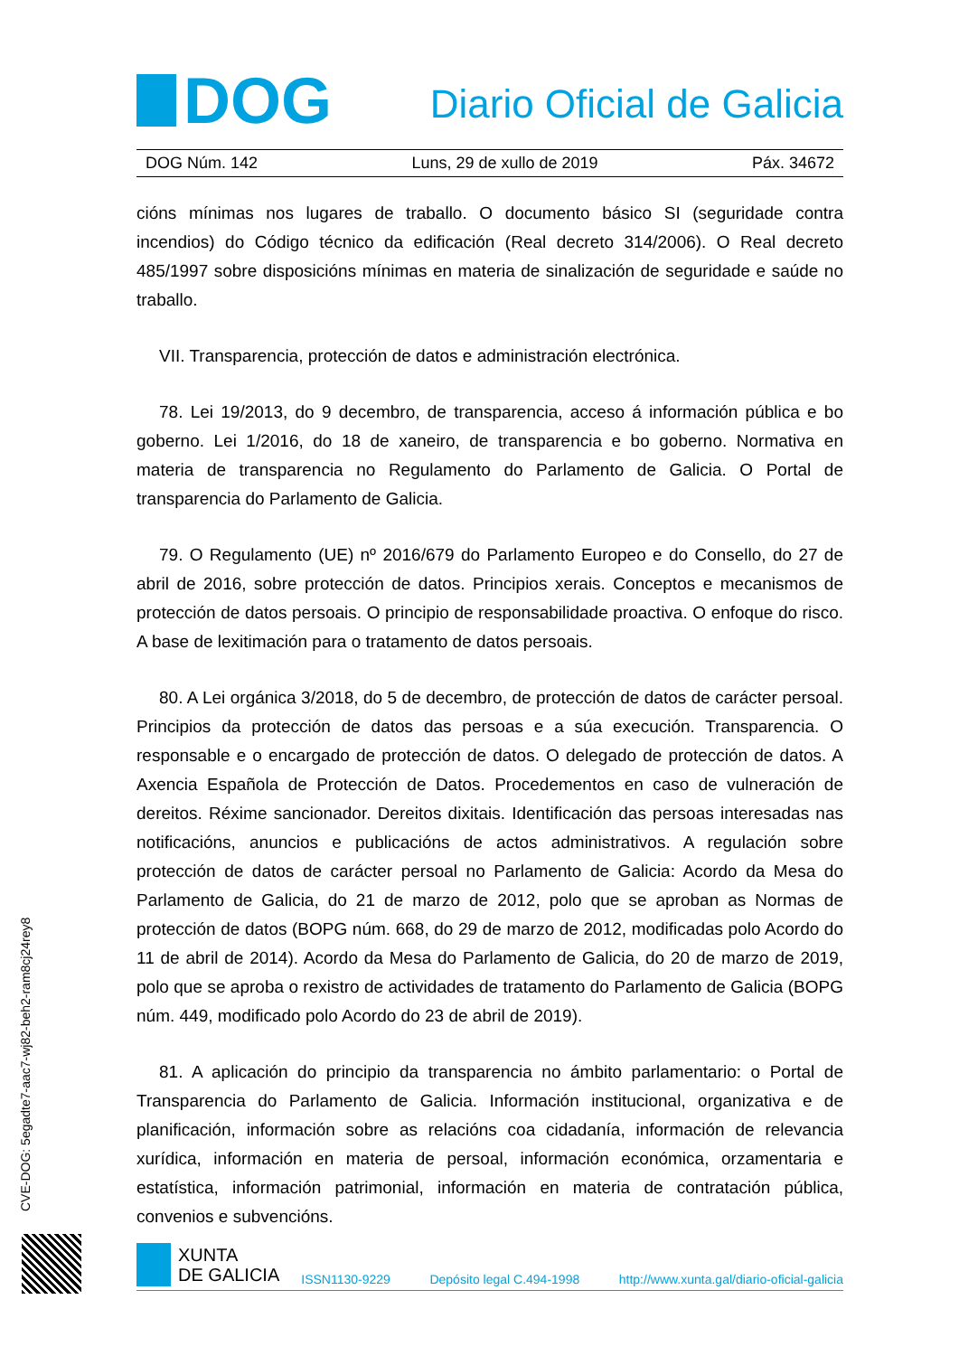DOG
Diario Oficial de Galicia
DOG Núm. 142 Luns, 29 de xullo de 2019 Páx. 34672
cións mínimas nos lugares de traballo. O documento básico SI (seguridade contra incendios) do Código técnico da edificación (Real decreto 314/2006). O Real decreto 485/1997 sobre disposicións mínimas en materia de sinalización de seguridade e saúde no traballo.
VII. Transparencia, protección de datos e administración electrónica.
78. Lei 19/2013, do 9 decembro, de transparencia, acceso á información pública e bo goberno. Lei 1/2016, do 18 de xaneiro, de transparencia e bo goberno. Normativa en materia de transparencia no Regulamento do Parlamento de Galicia. O Portal de transparencia do Parlamento de Galicia.
79. O Regulamento (UE) nº 2016/679 do Parlamento Europeo e do Consello, do 27 de abril de 2016, sobre protección de datos. Principios xerais. Conceptos e mecanismos de protección de datos persoais. O principio de responsabilidade proactiva. O enfoque do risco. A base de lexitimación para o tratamento de datos persoais.
80. A Lei orgánica 3/2018, do 5 de decembro, de protección de datos de carácter persoal. Principios da protección de datos das persoas e a súa execución. Transparencia. O responsable e o encargado de protección de datos. O delegado de protección de datos. A Axencia Española de Protección de Datos. Procedementos en caso de vulneración de dereitos. Réxime sancionador. Dereitos dixitais. Identificación das persoas interesadas nas notificacións, anuncios e publicacións de actos administrativos. A regulación sobre protección de datos de carácter persoal no Parlamento de Galicia: Acordo da Mesa do Parlamento de Galicia, do 21 de marzo de 2012, polo que se aproban as Normas de protección de datos (BOPG núm. 668, do 29 de marzo de 2012, modificadas polo Acordo do 11 de abril de 2014). Acordo da Mesa do Parlamento de Galicia, do 20 de marzo de 2019, polo que se aproba o rexistro de actividades de tratamento do Parlamento de Galicia (BOPG núm. 449, modificado polo Acordo do 23 de abril de 2019).
81. A aplicación do principio da transparencia no ámbito parlamentario: o Portal de Transparencia do Parlamento de Galicia. Información institucional, organizativa e de planificación, información sobre as relacións coa cidadanía, información de relevancia xurídica, información en materia de persoal, información económica, orzamentaria e estatística, información patrimonial, información en materia de contratación pública, convenios e subvencións.
CVE-DOG: 5egadte7-aac7-wj82-beh2-ram8cj24rey8
XUNTA
DE GALICIA
ISSN1130-9229 Depósito legal C.494-1998 http://www.xunta.gal/diario-oficial-galicia